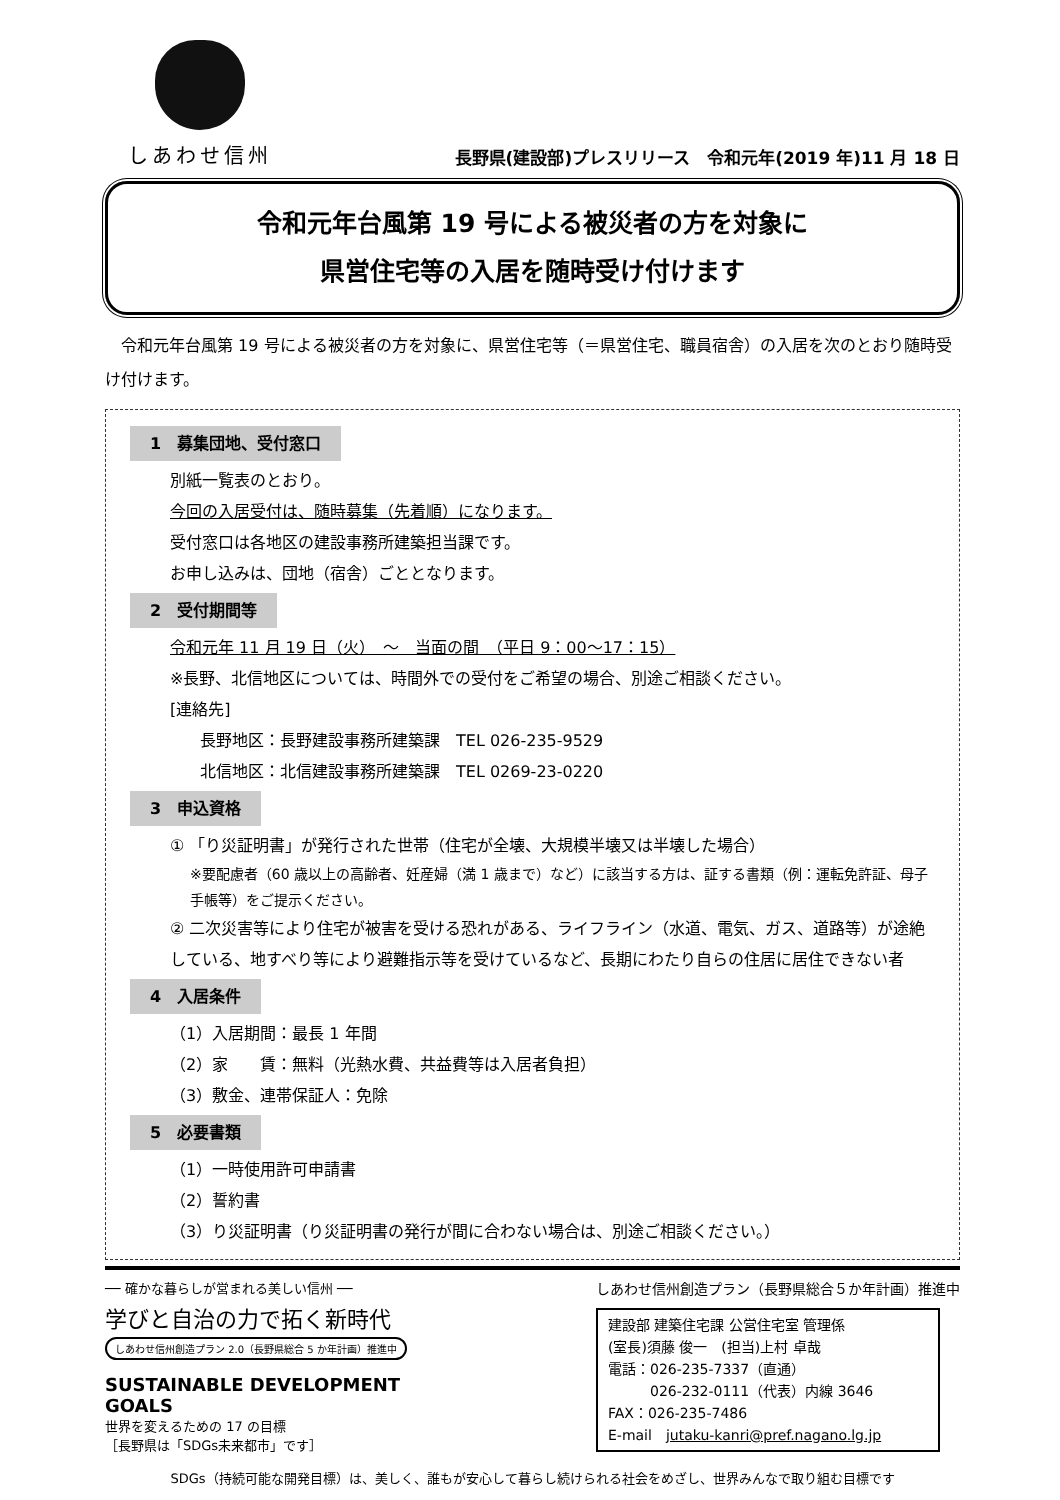しあわせ信州
長野県(建設部)プレスリリース　令和元年(2019 年)11 月 18 日
令和元年台風第 19 号による被災者の方を対象に
県営住宅等の入居を随時受け付けます
令和元年台風第 19 号による被災者の方を対象に、県営住宅等（＝県営住宅、職員宿舎）の入居を次のとおり随時受け付けます。
1　募集団地、受付窓口
別紙一覧表のとおり。
今回の入居受付は、随時募集（先着順）になります。
受付窓口は各地区の建設事務所建築担当課です。
お申し込みは、団地（宿舎）ごととなります。
2　受付期間等
令和元年 11 月 19 日（火）　～　当面の間　（平日 9：00～17：15）
※長野、北信地区については、時間外での受付をご希望の場合、別途ご相談ください。
[連絡先]
長野地区：長野建設事務所建築課　TEL 026-235-9529
北信地区：北信建設事務所建築課　TEL 0269-23-0220
3　申込資格
① 「り災証明書」が発行された世帯（住宅が全壊、大規模半壊又は半壊した場合）
※要配慮者（60 歳以上の高齢者、妊産婦（満 1 歳まで）など）に該当する方は、証する書類（例：運転免許証、母子手帳等）をご提示ください。
② 二次災害等により住宅が被害を受ける恐れがある、ライフライン（水道、電気、ガス、道路等）が途絶している、地すべり等により避難指示等を受けているなど、長期にわたり自らの住居に居住できない者
4　入居条件
（1）入居期間：最長 1 年間
（2）家　　賃：無料（光熱水費、共益費等は入居者負担）
（3）敷金、連帯保証人：免除
5　必要書類
（1）一時使用許可申請書
（2）誓約書
（3）り災証明書（り災証明書の発行が間に合わない場合は、別途ご相談ください。）
── 確かな暮らしが営まれる美しい信州 ──
学びと自治の力で拓く新時代
しあわせ信州創造プラン 2.0（長野県総合 5 か年計画）推進中
SUSTAINABLE DEVELOPMENT GOALS
世界を変えるための 17 の目標
［長野県は「SDGs未来都市」です］
しあわせ信州創造プラン（長野県総合５か年計画）推進中
建設部 建築住宅課 公営住宅室 管理係
(室長)須藤 俊一　(担当)上村 卓哉
電話：026-235-7337（直通）
　　　026-232-0111（代表）内線 3646
FAX：026-235-7486
E-mail　jutaku-kanri@pref.nagano.lg.jp
SDGs（持続可能な開発目標）は、美しく、誰もが安心して暮らし続けられる社会をめざし、世界みんなで取り組む目標です